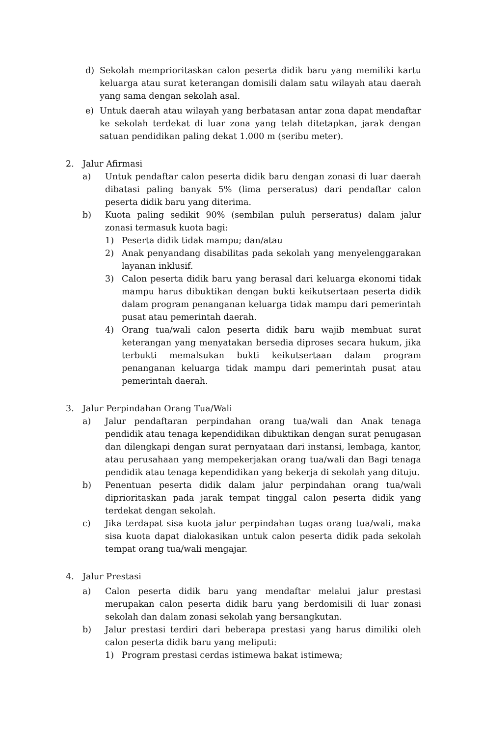d) Sekolah memprioritaskan calon peserta didik baru yang memiliki kartu keluarga atau surat keterangan domisili dalam satu wilayah atau daerah yang sama dengan sekolah asal.
e) Untuk daerah atau wilayah yang berbatasan antar zona dapat mendaftar ke sekolah terdekat di luar zona yang telah ditetapkan, jarak dengan satuan pendidikan paling dekat 1.000 m (seribu meter).
2. Jalur Afirmasi
a) Untuk pendaftar calon peserta didik baru dengan zonasi di luar daerah dibatasi paling banyak 5% (lima perseratus) dari pendaftar calon peserta didik baru yang diterima.
b) Kuota paling sedikit 90% (sembilan puluh perseratus) dalam jalur zonasi termasuk kuota bagi:
1) Peserta didik tidak mampu; dan/atau
2) Anak penyandang disabilitas pada sekolah yang menyelenggarakan layanan inklusif.
3) Calon peserta didik baru yang berasal dari keluarga ekonomi tidak mampu harus dibuktikan dengan bukti keikutsertaan peserta didik dalam program penanganan keluarga tidak mampu dari pemerintah pusat atau pemerintah daerah.
4) Orang tua/wali calon peserta didik baru wajib membuat surat keterangan yang menyatakan bersedia diproses secara hukum, jika terbukti memalsukan bukti keikutsertaan dalam program penanganan keluarga tidak mampu dari pemerintah pusat atau pemerintah daerah.
3. Jalur Perpindahan Orang Tua/Wali
a) Jalur pendaftaran perpindahan orang tua/wali dan Anak tenaga pendidik atau tenaga kependidikan dibuktikan dengan surat penugasan dan dilengkapi dengan surat pernyataan dari instansi, lembaga, kantor, atau perusahaan yang mempekerjakan orang tua/wali dan Bagi tenaga pendidik atau tenaga kependidikan yang bekerja di sekolah yang dituju.
b) Penentuan peserta didik dalam jalur perpindahan orang tua/wali diprioritaskan pada jarak tempat tinggal calon peserta didik yang terdekat dengan sekolah.
c) Jika terdapat sisa kuota jalur perpindahan tugas orang tua/wali, maka sisa kuota dapat dialokasikan untuk calon peserta didik pada sekolah tempat orang tua/wali mengajar.
4. Jalur Prestasi
a) Calon peserta didik baru yang mendaftar melalui jalur prestasi merupakan calon peserta didik baru yang berdomisili di luar zonasi sekolah dan dalam zonasi sekolah yang bersangkutan.
b) Jalur prestasi terdiri dari beberapa prestasi yang harus dimiliki oleh calon peserta didik baru yang meliputi:
1) Program prestasi cerdas istimewa bakat istimewa;